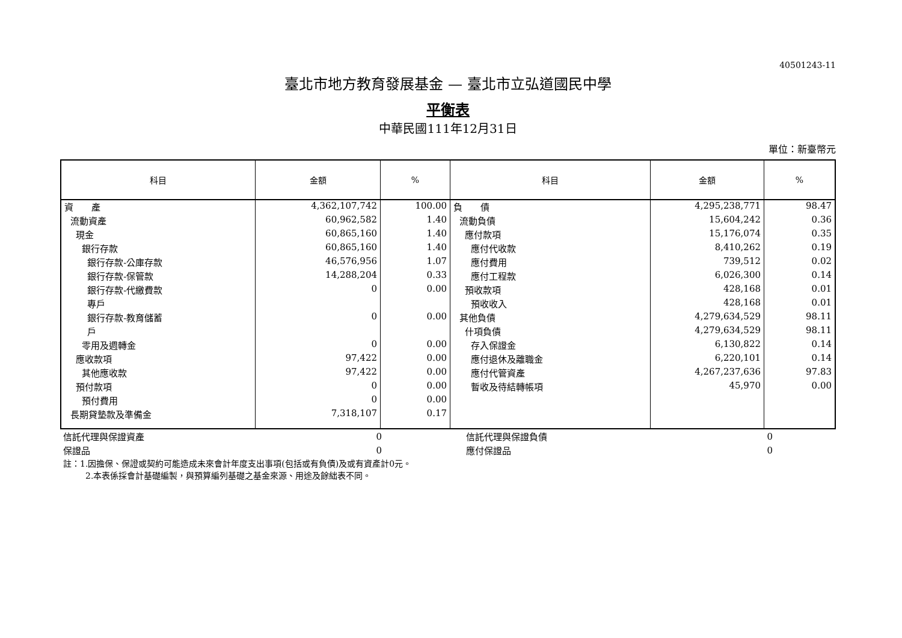40501243-11
臺北市地方教育發展基金 — 臺北市立弘道國民中學
平衡表
中華民國111年12月31日
單位：新臺幣元
| 科目 | 金額 | % | 科目 | 金額 | % |
| --- | --- | --- | --- | --- | --- |
| 資 產 | 4,362,107,742 | 100.00 | 負 債 | 4,295,238,771 | 98.47 |
| 流動資產 | 60,962,582 | 1.40 | 流動負債 | 15,604,242 | 0.36 |
| 現金 | 60,865,160 | 1.40 | 應付款項 | 15,176,074 | 0.35 |
| 銀行存款 | 60,865,160 | 1.40 | 應付代收款 | 8,410,262 | 0.19 |
| 銀行存款-公庫存款 | 46,576,956 | 1.07 | 應付費用 | 739,512 | 0.02 |
| 銀行存款-保管款 | 14,288,204 | 0.33 | 應付工程款 | 6,026,300 | 0.14 |
| 銀行存款-代繳費款 | 0 | 0.00 | 預收款項 | 428,168 | 0.01 |
| 專戶 | | | 預收收入 | 428,168 | 0.01 |
| 銀行存款-教育儲蓄 | 0 | 0.00 | 其他負債 | 4,279,634,529 | 98.11 |
| 戶 | | | 什項負債 | 4,279,634,529 | 98.11 |
| 零用及週轉金 | 0 | 0.00 | 存入保證金 | 6,130,822 | 0.14 |
| 應收款項 | 97,422 | 0.00 | 應付退休及離職金 | 6,220,101 | 0.14 |
| 其他應收款 | 97,422 | 0.00 | 應付代管資產 | 4,267,237,636 | 97.83 |
| 預付款項 | 0 | 0.00 | 暫收及待結轉帳項 | 45,970 | 0.00 |
| 預付費用 | 0 | 0.00 | | | |
| 長期貸墊款及準備金 | 7,318,107 | 0.17 | | | |
| 信託代理與保證資產 | 0 | | 信託代理與保證負債 | 0 | |
| 保證品 | 0 | | 應付保證品 | 0 | |
註：1.因擔保、保證或契約可能造成未來會計年度支出事項(包括或有負債)及或有資產計0元。
2.本表係採會計基礎編製，與預算編列基礎之基金來源、用途及餘絀表不同。